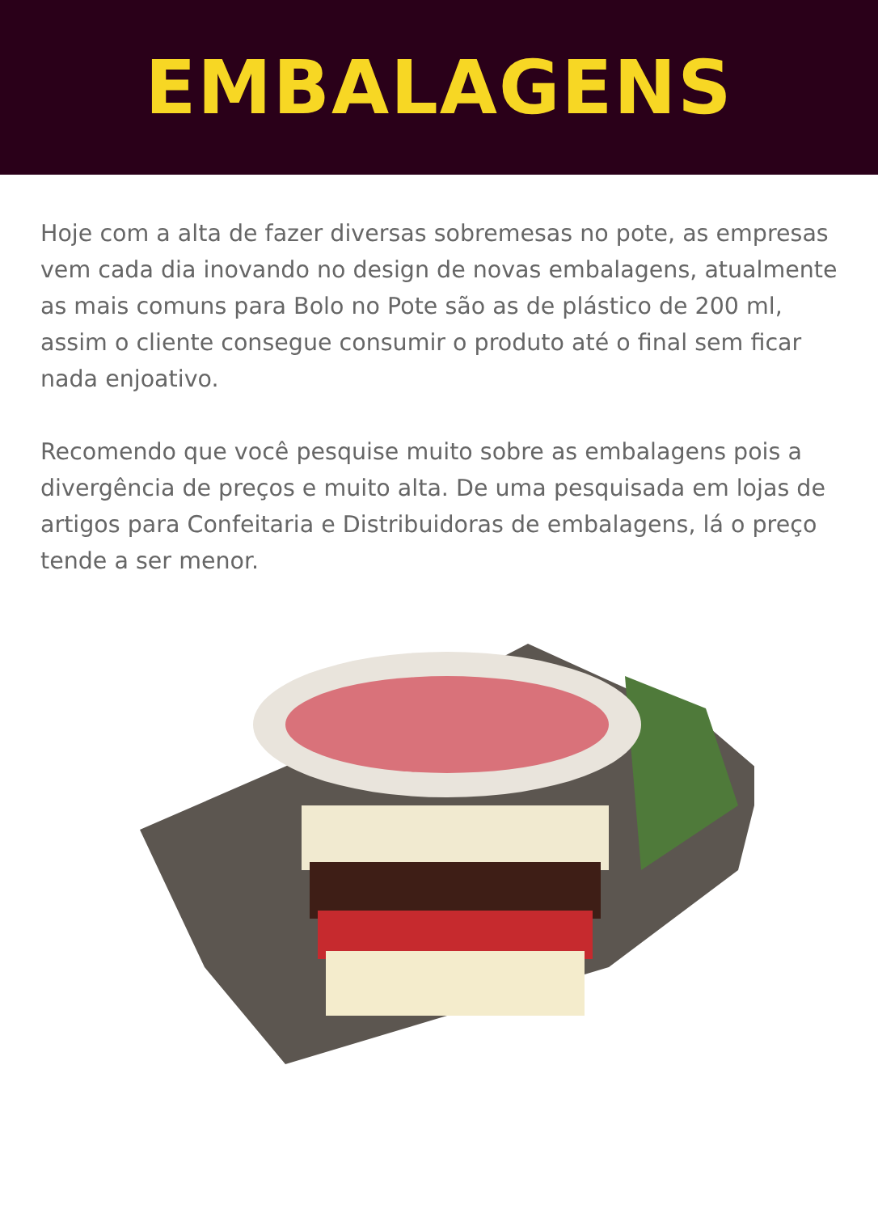EMBALAGENS
Hoje com a alta de fazer diversas sobremesas no pote, as empresas vem cada dia inovando no design de novas embalagens, atualmente as mais comuns para Bolo no Pote são as de plástico de 200 ml, assim o cliente consegue consumir o produto até o final sem ficar nada enjoativo.
Recomendo que você pesquise muito sobre as embalagens pois a divergência de preços e muito alta. De uma pesquisada em lojas de artigos para Confeitaria e Distribuidoras de embalagens, lá o preço tende a ser menor.